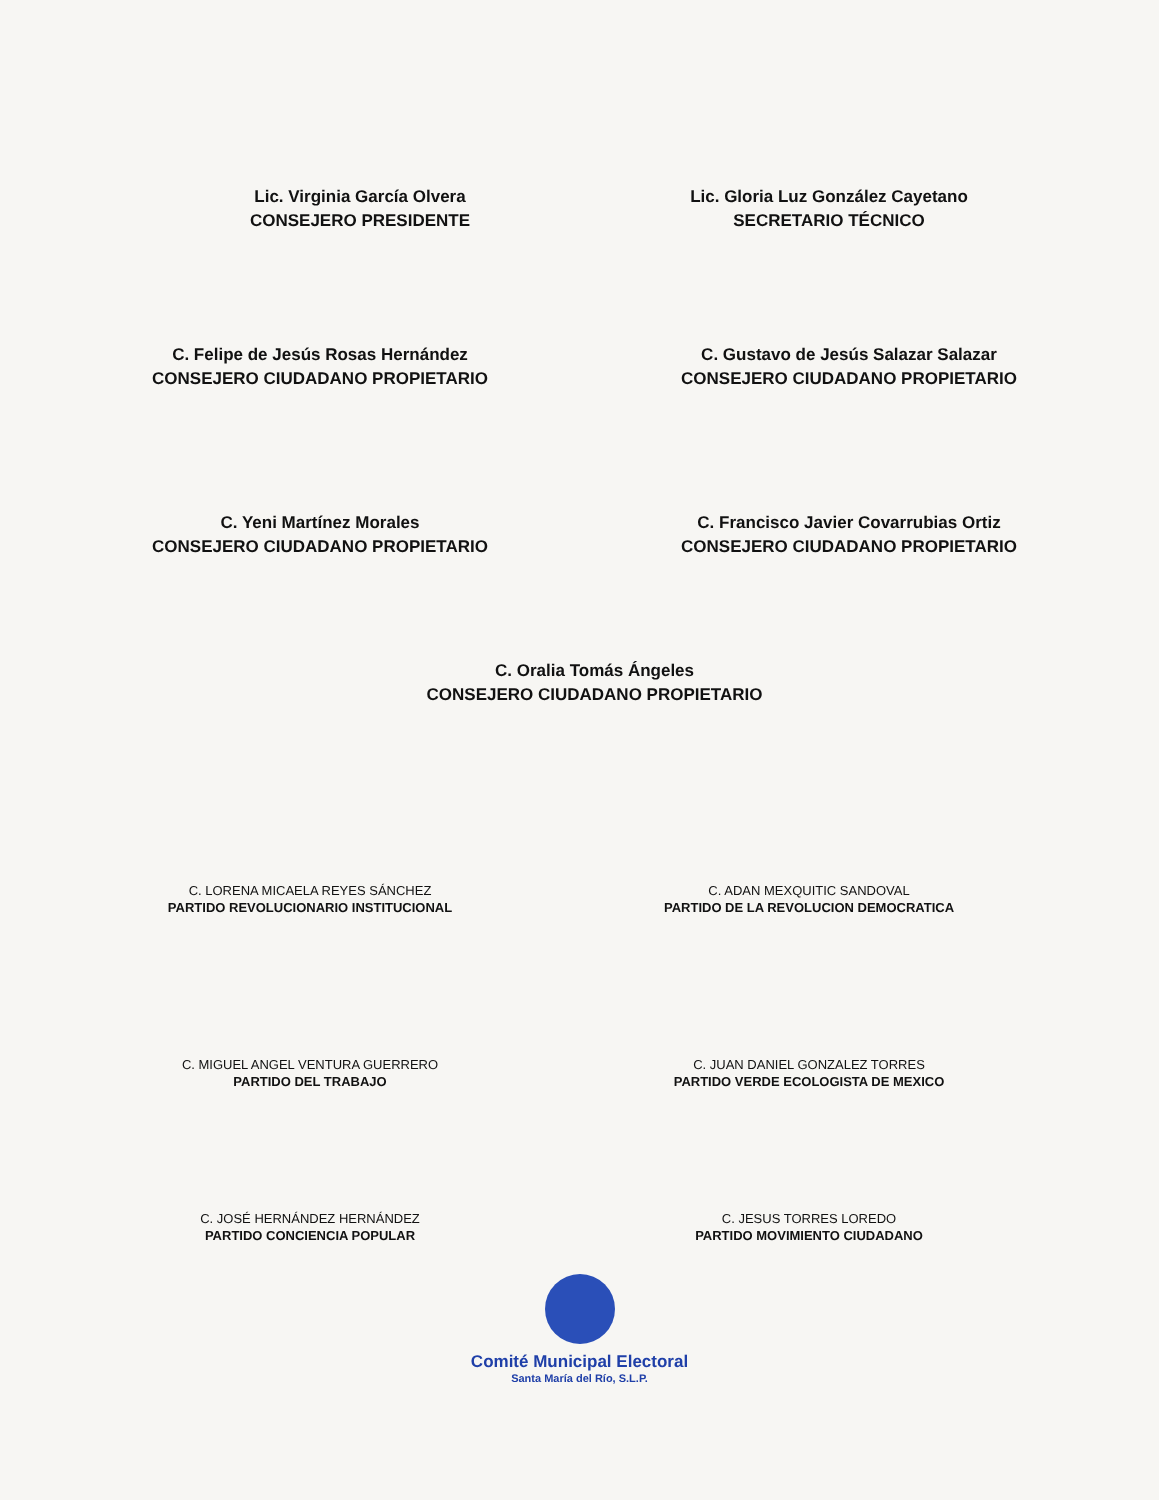Lic. Virginia García Olvera
CONSEJERO PRESIDENTE
Lic. Gloria Luz González Cayetano
SECRETARIO TÉCNICO
C. Felipe de Jesús Rosas Hernández
CONSEJERO CIUDADANO PROPIETARIO
C. Gustavo de Jesús Salazar Salazar
CONSEJERO CIUDADANO PROPIETARIO
C. Yeni Martínez Morales
CONSEJERO CIUDADANO PROPIETARIO
C. Francisco Javier Covarrubias Ortiz
CONSEJERO CIUDADANO PROPIETARIO
C. Oralia Tomás Ángeles
CONSEJERO CIUDADANO PROPIETARIO
C. LORENA MICAELA REYES SÁNCHEZ
PARTIDO REVOLUCIONARIO INSTITUCIONAL
C. ADAN MEXQUITIC SANDOVAL
PARTIDO DE LA REVOLUCION DEMOCRATICA
C. MIGUEL ANGEL VENTURA GUERRERO
PARTIDO DEL TRABAJO
C. JUAN DANIEL GONZALEZ TORRES
PARTIDO VERDE ECOLOGISTA DE MEXICO
C. JOSÉ HERNÁNDEZ HERNÁNDEZ
PARTIDO CONCIENCIA POPULAR
C. JESUS TORRES LOREDO
PARTIDO MOVIMIENTO CIUDADANO
Comité Municipal Electoral
Santa María del Río, S.L.P.